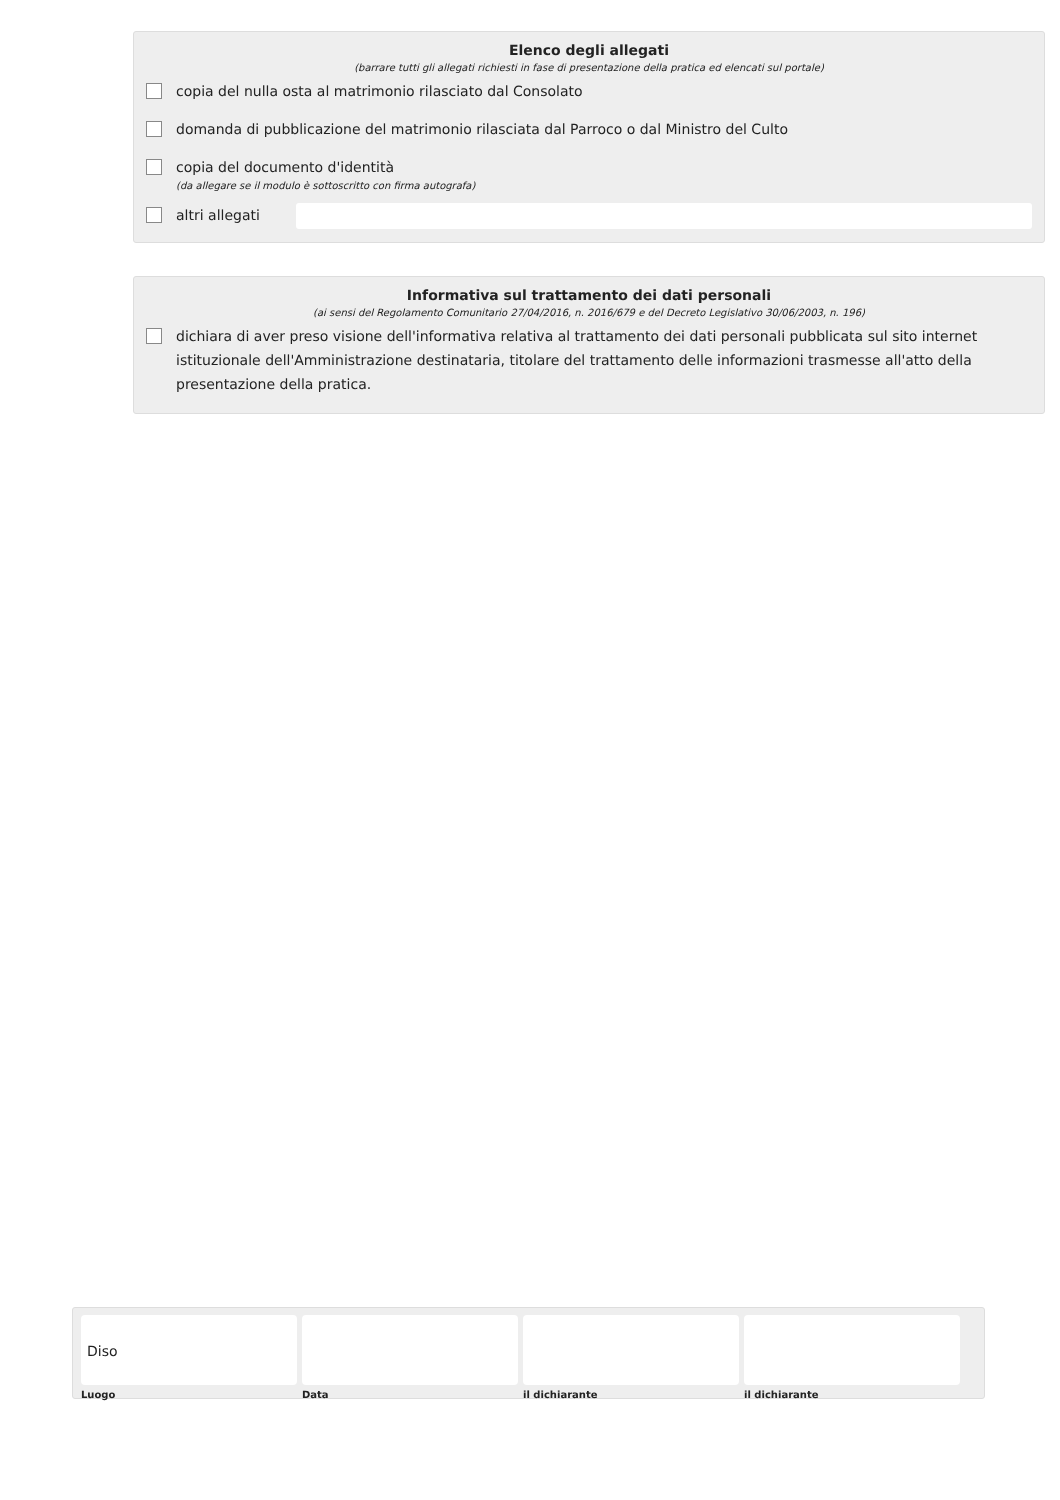Elenco degli allegati
(barrare tutti gli allegati richiesti in fase di presentazione della pratica ed elencati sul portale)
copia del nulla osta al matrimonio rilasciato dal Consolato
domanda di pubblicazione del matrimonio rilasciata dal Parroco o dal Ministro del Culto
copia del documento d'identità
(da allegare se il modulo è sottoscritto con firma autografa)
altri allegati
Informativa sul trattamento dei dati personali
(ai sensi del Regolamento Comunitario 27/04/2016, n. 2016/679 e del Decreto Legislativo 30/06/2003, n. 196)
dichiara di aver preso visione dell'informativa relativa al trattamento dei dati personali pubblicata sul sito internet istituzionale dell'Amministrazione destinataria, titolare del trattamento delle informazioni trasmesse all'atto della presentazione della pratica.
Diso
Luogo
Data il dichiarante il dichiarante